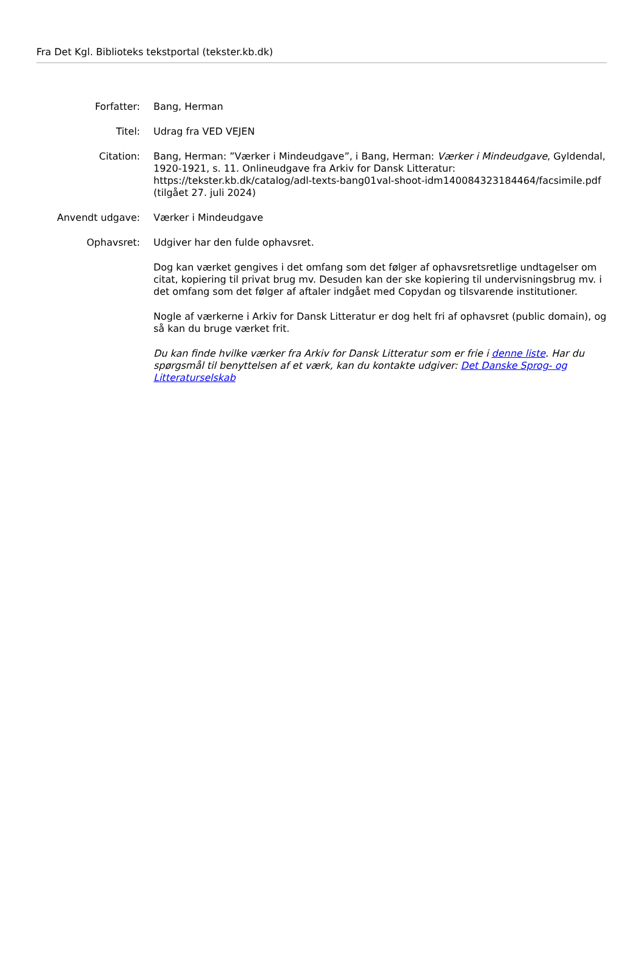Fra Det Kgl. Biblioteks tekstportal (tekster.kb.dk)
| Forfatter: | Bang, Herman |
| Titel: | Udrag fra VED VEJEN |
| Citation: | Bang, Herman: ”Værker i Mindeudgave”, i Bang, Herman: Værker i Mindeudgave , Gyldendal, 1920-1921, s. 11. Onlineudgave fra Arkiv for Dansk Litteratur: https://tekster.kb.dk/catalog/adl-texts-bang01val-shoot-idm140084323184464/facsimile.pdf (tilgået 27. juli 2024) |
| Anvendt udgave: | Værker i Mindeudgave |
| Ophavsret: | Udgiver har den fulde ophavsret. Dog kan værket gengives i det omfang som det følger af ophavsretsretlige undtagelser om citat, kopiering til privat brug mv. Desuden kan der ske kopiering til undervisningsbrug mv. i det omfang som det følger af aftaler indgået med Copydan og tilsvarende institutioner. Nogle af værkerne i Arkiv for Dansk Litteratur er dog helt fri af ophavsret (public domain), og så kan du bruge værket frit. Du kan finde hvilke værker fra Arkiv for Dansk Litteratur som er frie i denne liste . Har du spørgsmål til benyttelsen af et værk, kan du kontakte udgiver: Det Danske Sprog- og Litteraturselskab |